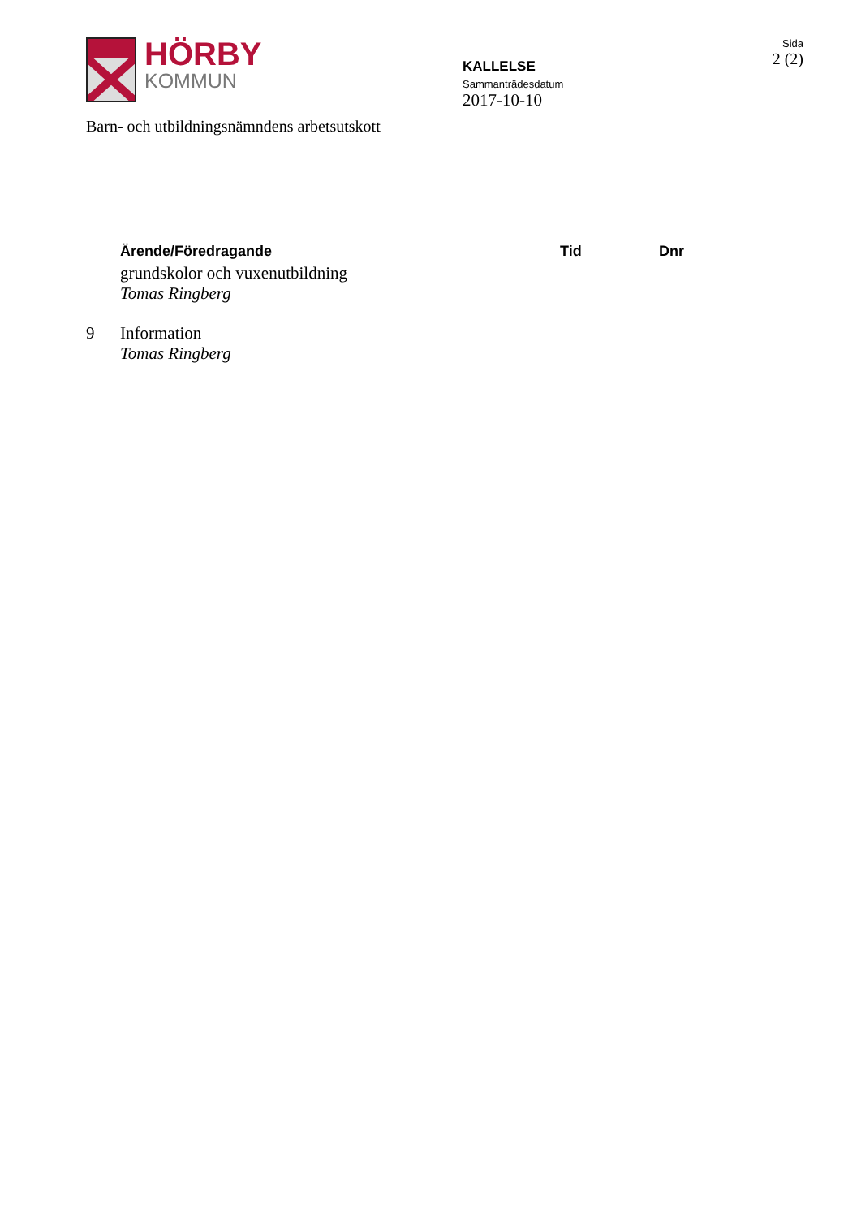HÖRBY
KOMMUN
KALLELSE
Sammanträdesdatum
2017-10-10
Sida
2 (2)
Barn- och utbildningsnämndens arbetsutskott
| | Ärende/Föredragande | Tid | Dnr |
| --- | --- | --- | --- |
| | grundskolor och vuxenutbildning Tomas Ringberg | | |
| 9 | Information Tomas Ringberg | | |